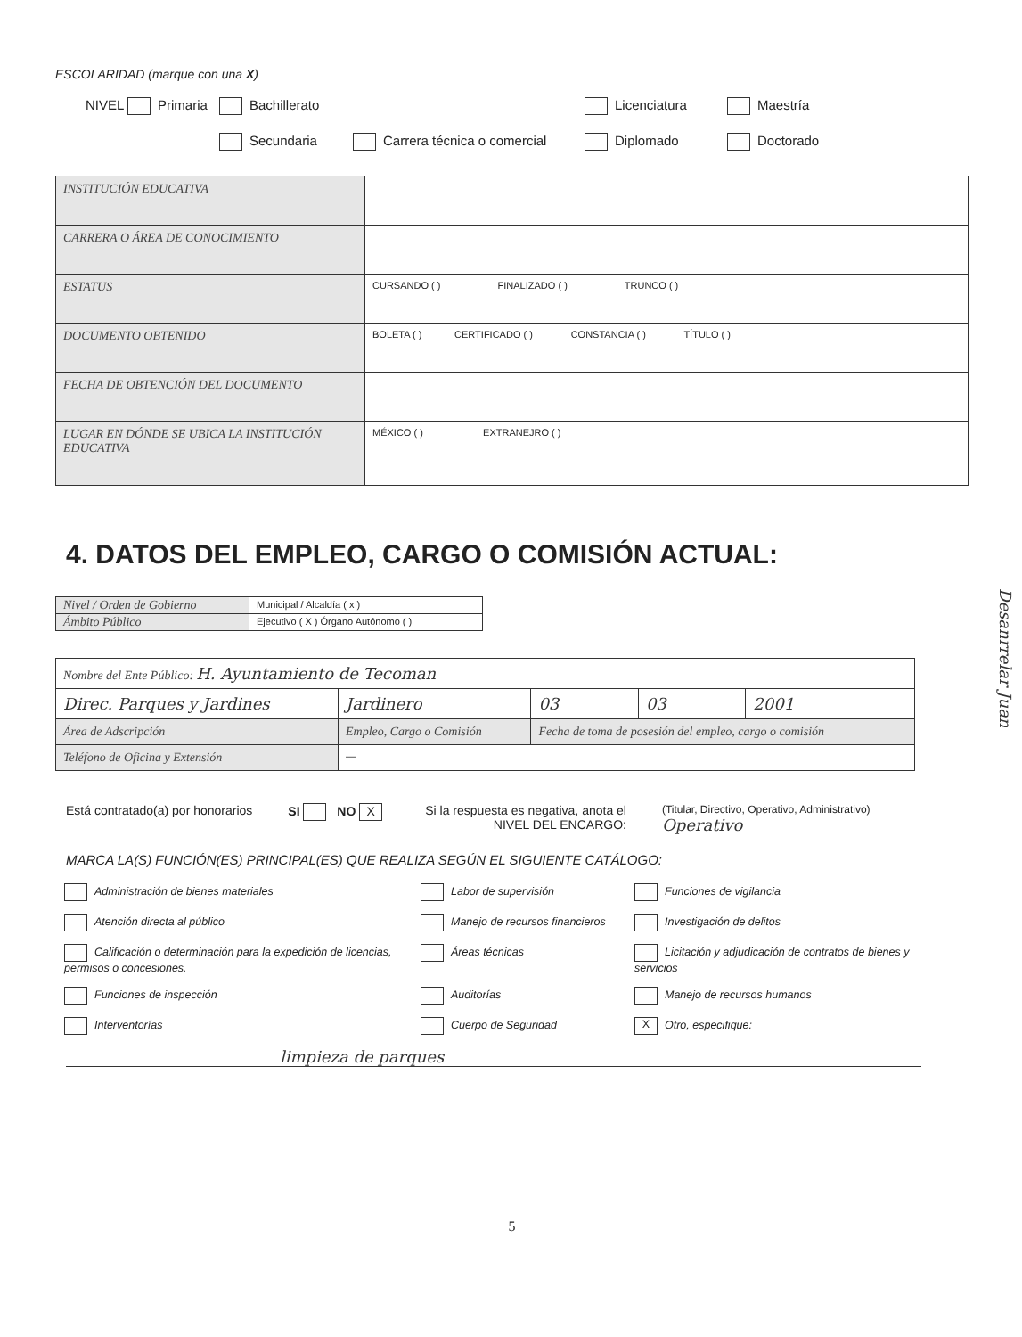ESCOLARIDAD (marque con una X)
NIVEL Primaria
Bachillerato
Licenciatura
Maestría
Secundaria
Carrera técnica o comercial
Diplomado
Doctorado
| INSTITUCIÓN EDUCATIVA | |
| CARRERA O ÁREA DE CONOCIMIENTO | |
| ESTATUS | CURSANDO ( ) FINALIZADO ( ) TRUNCO ( ) |
| DOCUMENTO OBTENIDO | BOLETA ( ) CERTIFICADO ( ) CONSTANCIA ( ) TÍTULO ( ) |
| FECHA DE OBTENCIÓN DEL DOCUMENTO | |
| LUGAR EN DÓNDE SE UBICA LA INSTITUCIÓN EDUCATIVA | MÉXICO ( ) EXTRANEJRO ( ) |
4. DATOS DEL EMPLEO, CARGO O COMISIÓN ACTUAL:
| Nivel / Orden de Gobierno | Municipal / Alcaldía ( x ) |
| Ámbito Público | Ejecutivo ( X ) Órgano Autónomo ( ) |
| Nombre del Ente Público: H. Ayuntamiento de Tecoman | | | | |
| Direc. Parques y Jardines | Jardinero | 03 | 03 | 2001 |
| Área de Adscripción | Empleo, Cargo o Comisión | Fecha de toma de posesión del empleo, cargo o comisión | | |
| Teléfono de Oficina y Extensión | — | | | |
Está contratado(a) por honorarios
SI NO X
Si la respuesta es negativa, anota el
NIVEL DEL ENCARGO:
(Titular, Directivo, Operativo, Administrativo)
Operativo
MARCA LA(S) FUNCIÓN(ES) PRINCIPAL(ES) QUE REALIZA SEGÚN EL SIGUIENTE CATÁLOGO:
Administración de bienes materiales
Labor de supervisión
Funciones de vigilancia
Atención directa al público
Manejo de recursos financieros
Investigación de delitos
Calificación o determinación para la expedición de licencias, permisos o concesiones.
Áreas técnicas
Licitación y adjudicación de contratos de bienes y servicios
Funciones de inspección
Auditorías
Manejo de recursos humanos
Interventorías
Cuerpo de Seguridad
X Otro, especifique:
limpieza de parques
5
Desanrrelar Juan